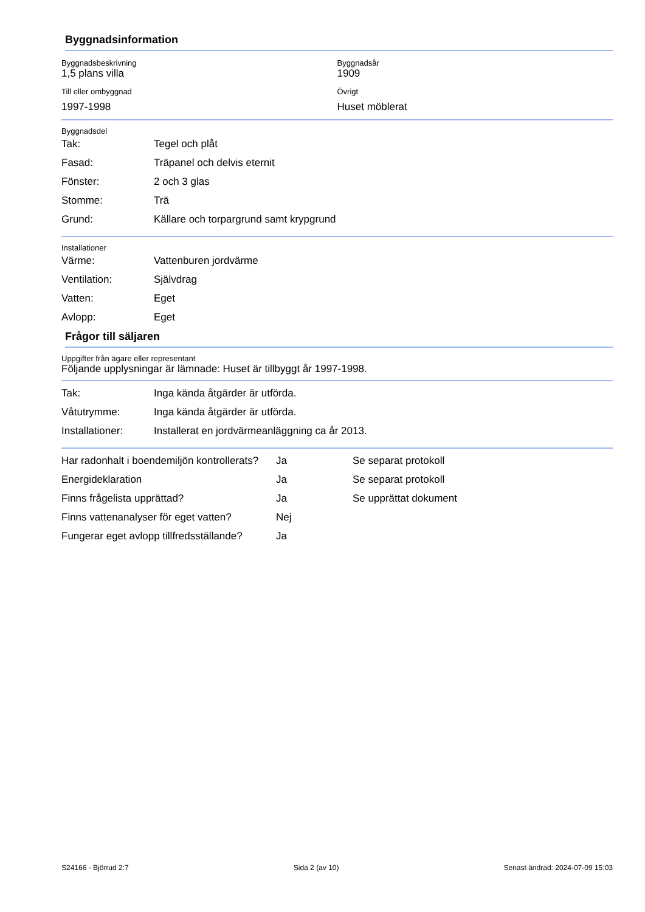Byggnadsinformation
Byggnadsbeskrivning
1,5 plans villa
Till eller ombyggnad
1997-1998
Byggnadsår
1909
Övrigt
Huset möblerat
Byggnadsdel
| Tak: | Tegel och plåt |
| Fasad: | Träpanel och delvis eternit |
| Fönster: | 2 och 3 glas |
| Stomme: | Trä |
| Grund: | Källare och torpargrund samt krypgrund |
Installationer
| Värme: | Vattenburen jordvärme |
| Ventilation: | Självdrag |
| Vatten: | Eget |
| Avlopp: | Eget |
Frågor till säljaren
Uppgifter från ägare eller representant
Följande upplysningar är lämnade: Huset är tillbyggt år 1997-1998.
| Tak: | Inga kända åtgärder är utförda. |
| Våtutrymme: | Inga kända åtgärder är utförda. |
| Installationer: | Installerat en jordvärmeanläggning ca år 2013. |
| Har radonhalt i boendemiljön kontrollerats? | Ja | Se separat protokoll |
| Energideklaration | Ja | Se separat protokoll |
| Finns frågelista upprättad? | Ja | Se upprättat dokument |
| Finns vattenanalyser för eget vatten? | Nej | |
| Fungerar eget avlopp tillfredsställande? | Ja | |
S24166 - Björrud 2:7 Sida 2 (av 10) Senast ändrad: 2024-07-09 15:03